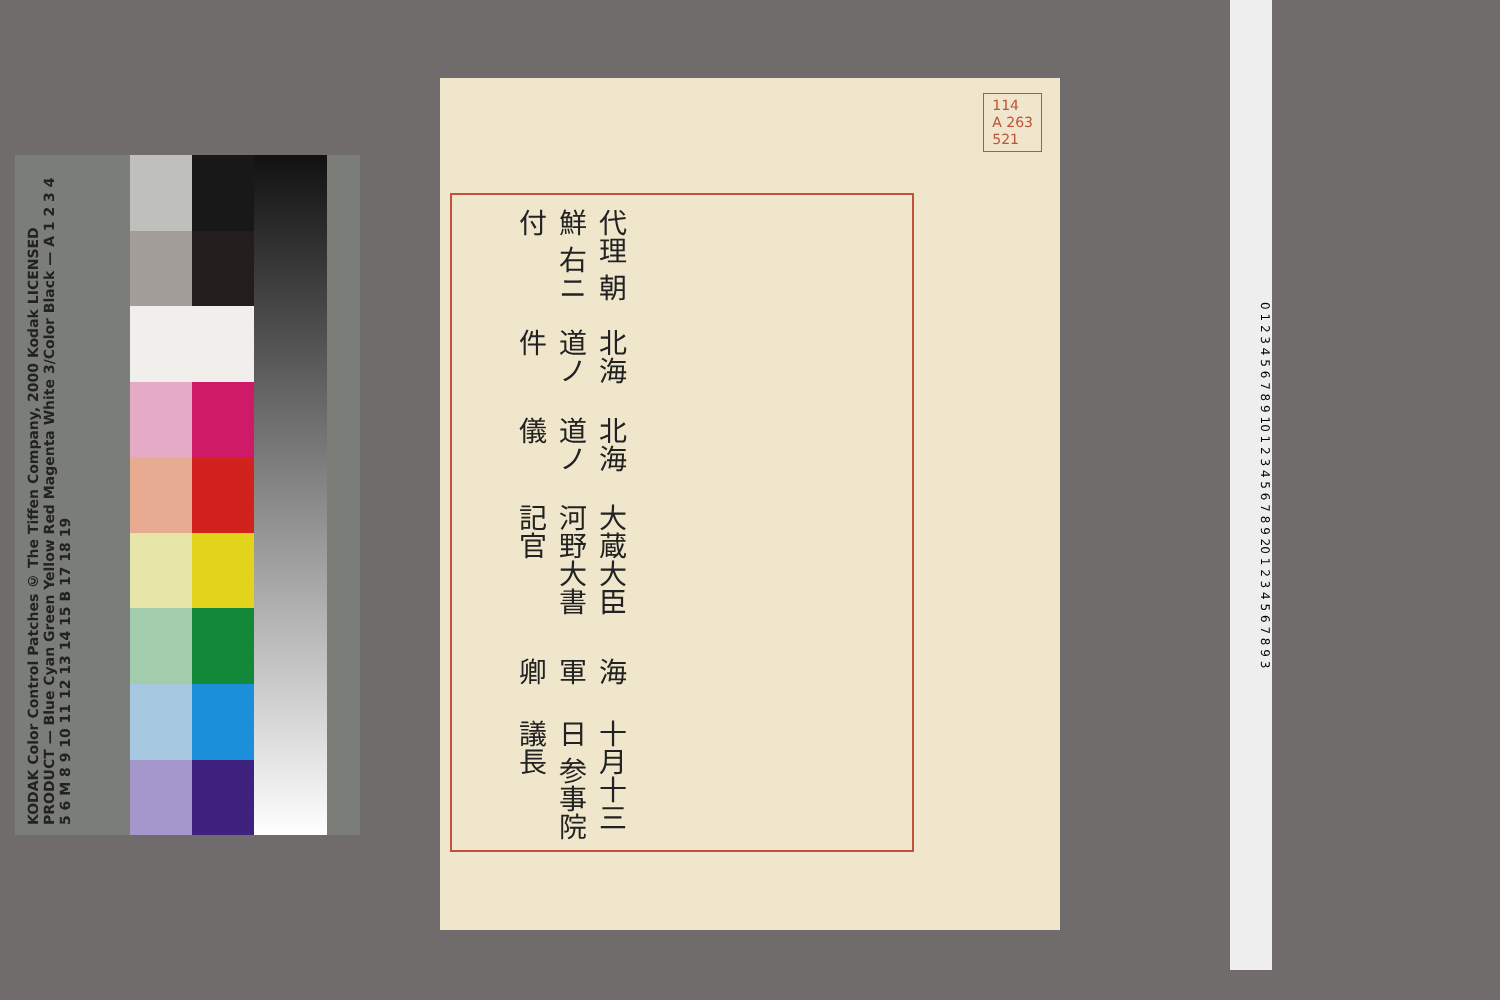KODAK Color Control Patches © The Tiffen Company, 2000 Kodak LICENSED PRODUCT — Blue Cyan Green Yellow Red Magenta White 3/Color Black — A 1 2 3 4 5 6 M 8 9 10 11 12 13 14 15 B 17 18 19
114
A 263
521
十月十三日 参事院議長
海軍卿
大蔵大臣 河野大書記官
北海道ノ儀
北海道ノ件
代理 朝鮮 右ニ付
0 1 2 3 4 5 6 7 8 9 10 1 2 3 4 5 6 7 8 9 20 1 2 3 4 5 6 7 8 9 3